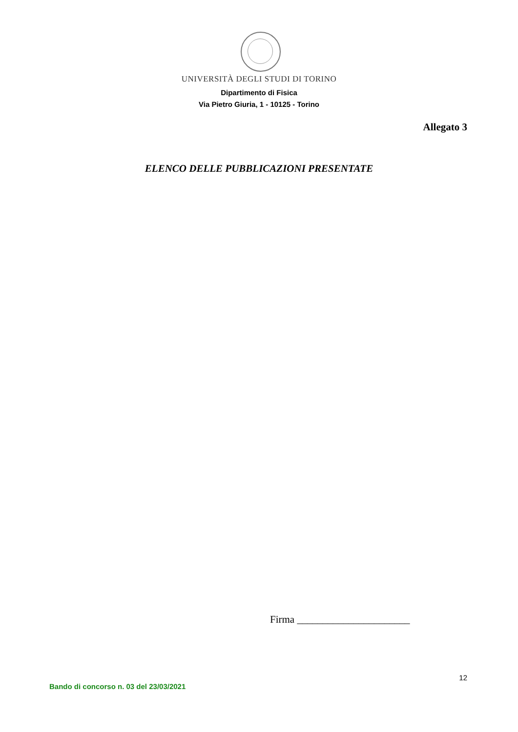UNIVERSITÀ DEGLI STUDI DI TORINO
Dipartimento di Fisica
Via Pietro Giuria, 1 - 10125 - Torino
Allegato 3
ELENCO DELLE PUBBLICAZIONI PRESENTATE
Firma ______________________
12
Bando di concorso n. 03 del 23/03/2021